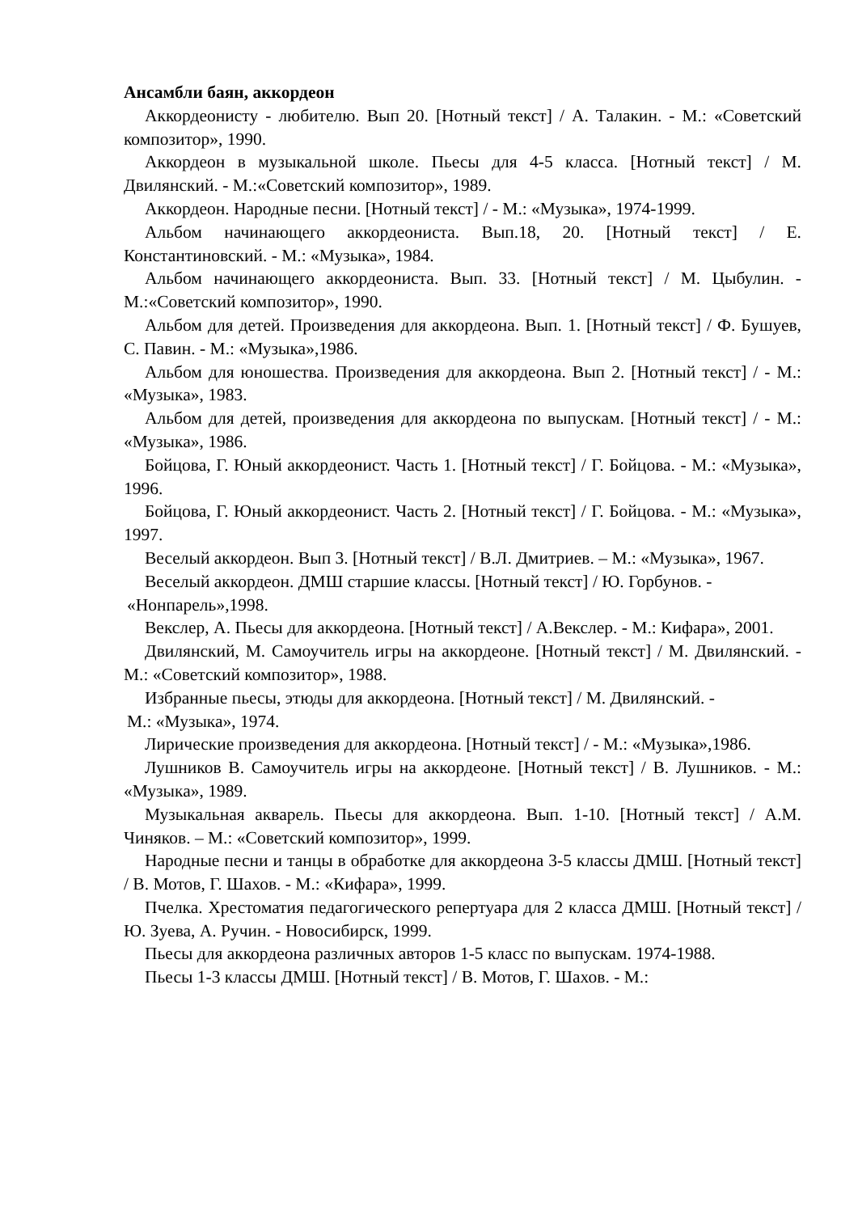Ансамбли баян, аккордеон
Аккордеонисту - любителю. Вып 20. [Нотный текст] / А. Талакин. - М.: «Советский композитор», 1990.
Аккордеон в музыкальной школе. Пьесы для 4-5 класса. [Нотный текст] / М. Двилянский. - М.:«Советский композитор», 1989.
Аккордеон. Народные песни. [Нотный текст] / - М.: «Музыка», 1974-1999.
Альбом начинающего аккордеониста. Вып.18, 20. [Нотный текст] / Е. Константиновский. - М.: «Музыка», 1984.
Альбом начинающего аккордеониста. Вып. 33. [Нотный текст] / М. Цыбулин. - М.:«Советский композитор», 1990.
Альбом для детей. Произведения для аккордеона. Вып. 1. [Нотный текст] / Ф. Бушуев, С. Павин. - М.: «Музыка»,1986.
Альбом для юношества. Произведения для аккордеона. Вып 2. [Нотный текст] / - М.: «Музыка», 1983.
Альбом для детей, произведения для аккордеона по выпускам. [Нотный текст] / - М.: «Музыка», 1986.
Бойцова, Г. Юный аккордеонист. Часть 1. [Нотный текст] / Г. Бойцова. - М.: «Музыка», 1996.
Бойцова, Г. Юный аккордеонист. Часть 2. [Нотный текст] / Г. Бойцова. - М.: «Музыка», 1997.
Веселый аккордеон. Вып 3. [Нотный текст] / В.Л. Дмитриев. – М.: «Музыка», 1967.
Веселый аккордеон. ДМШ старшие классы. [Нотный текст] / Ю. Горбунов. -
«Нонпарель»,1998.
Векслер, А. Пьесы для аккордеона. [Нотный текст] / А.Векслер. - М.: Кифара», 2001.
Двилянский, М. Самоучитель игры на аккордеоне. [Нотный текст] / М. Двилянский. - М.: «Советский композитор», 1988.
Избранные пьесы, этюды для аккордеона. [Нотный текст] / М. Двилянский. -
М.: «Музыка», 1974.
Лирические произведения для аккордеона. [Нотный текст] / - М.: «Музыка»,1986.
Лушников В. Самоучитель игры на аккордеоне. [Нотный текст] / В. Лушников. - М.: «Музыка», 1989.
Музыкальная акварель. Пьесы для аккордеона. Вып. 1-10. [Нотный текст] / А.М. Чиняков. – М.: «Советский композитор», 1999.
Народные песни и танцы в обработке для аккордеона 3-5 классы ДМШ. [Нотный текст] / В. Мотов, Г. Шахов. - М.: «Кифара», 1999.
Пчелка. Хрестоматия педагогического репертуара для 2 класса ДМШ. [Нотный текст] / Ю. Зуева, А. Ручин. - Новосибирск, 1999.
Пьесы для аккордеона различных авторов 1-5 класс по выпускам. 1974-1988.
Пьесы 1-3 классы ДМШ. [Нотный текст] / В. Мотов, Г. Шахов. - М.: